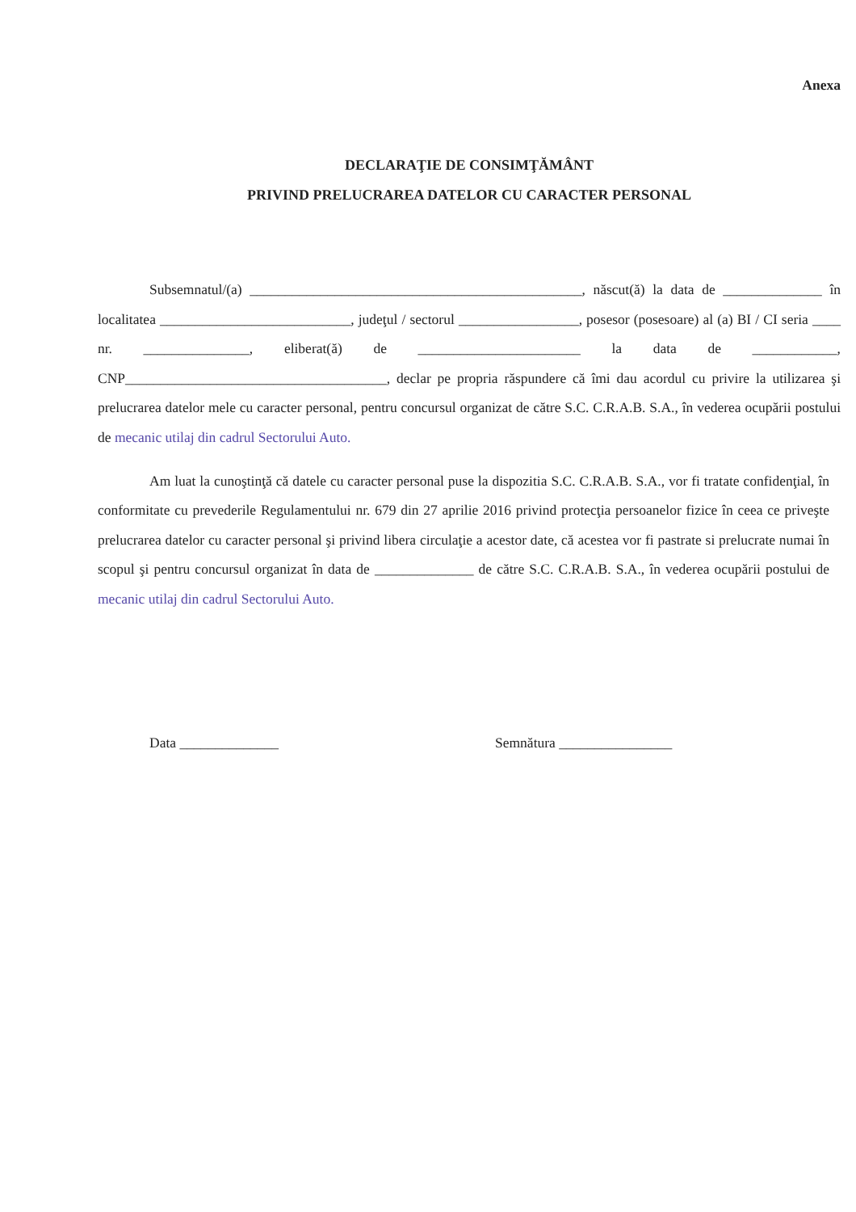Anexa
DECLARAŢIE DE CONSIMŢĂMÂNT
PRIVIND PRELUCRAREA DATELOR CU CARACTER PERSONAL
Subsemnatul/(a) _______________________________________________, născut(ă) la data de ______________ în localitatea ___________________________, judeţul / sectorul _________________, posesor (posesoare) al (a) BI / CI seria ____ nr. _______________, eliberat(ă) de _______________________ la data de ____________, CNP_____________________________________, declar pe propria răspundere că îmi dau acordul cu privire la utilizarea şi prelucrarea datelor mele cu caracter personal, pentru concursul organizat de către S.C. C.R.A.B. S.A., în vederea ocupării postului de mecanic utilaj din cadrul Sectorului Auto.
Am luat la cunoştinţă că datele cu caracter personal puse la dispozitia S.C. C.R.A.B. S.A., vor fi tratate confidenţial, în conformitate cu prevederile Regulamentului nr. 679 din 27 aprilie 2016 privind protecţia persoanelor fizice în ceea ce priveşte prelucrarea datelor cu caracter personal şi privind libera circulaţie a acestor date, că acestea vor fi pastrate si prelucrate numai în scopul şi pentru concursul organizat în data de ______________ de către S.C. C.R.A.B. S.A., în vederea ocupării postului de mecanic utilaj din cadrul Sectorului Auto.
Data ______________ Semnătura ________________